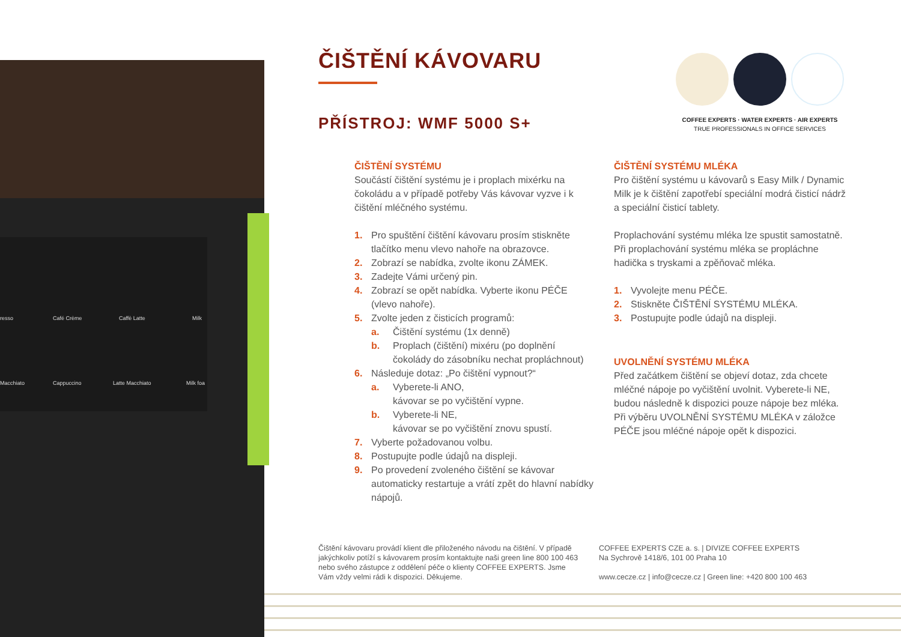resso Café Crème Caffè Latte Milk
Macchiato Cappuccino Latte Macchiato Milk foa
ČIŠTĚNÍ KÁVOVARU
PŘÍSTROJ: WMF 5000 S+
COFFEE EXPERTS · WATER EXPERTS · AIR EXPERTS
TRUE PROFESSIONALS IN OFFICE SERVICES
ČIŠTĚNÍ SYSTÉMU
Součástí čištění systému je i proplach mixérku na čokoládu a v případě potřeby Vás kávovar vyzve i k čištění mléčného systému.
1. Pro spuštění čištění kávovaru prosím stiskněte tlačítko menu vlevo nahoře na obrazovce.
2. Zobrazí se nabídka, zvolte ikonu ZÁMEK.
3. Zadejte Vámi určený pin.
4. Zobrazí se opět nabídka. Vyberte ikonu PÉČE (vlevo nahoře).
5. Zvolte jeden z čisticích programů:
a. Čištění systému (1x denně)
b. Proplach (čištění) mixéru (po doplnění čokolády do zásobníku nechat propláchnout)
6. Následuje dotaz: „Po čištění vypnout?“
a. Vyberete-li ANO,
kávovar se po vyčištění vypne.
b. Vyberete-li NE,
kávovar se po vyčištění znovu spustí.
7. Vyberte požadovanou volbu.
8. Postupujte podle údajů na displeji.
9. Po provedení zvoleného čištění se kávovar automaticky restartuje a vrátí zpět do hlavní nabídky nápojů.
ČIŠTĚNÍ SYSTÉMU MLÉKA
Pro čištění systému u kávovarů s Easy Milk / Dynamic Milk je k čištění zapotřebí speciální modrá čisticí nádrž a speciální čisticí tablety.
Proplachování systému mléka lze spustit samostatně. Při proplachování systému mléka se propláchne hadička s tryskami a zpěňovač mléka.
1. Vyvolejte menu PÉČE.
2. Stiskněte ČIŠTĚNÍ SYSTÉMU MLÉKA.
3. Postupujte podle údajů na displeji.
UVOLNĚNÍ SYSTÉMU MLÉKA
Před začátkem čištění se objeví dotaz, zda chcete mléčné nápoje po vyčištění uvolnit. Vyberete-li NE, budou následně k dispozici pouze nápoje bez mléka. Při výběru UVOLNĚNÍ SYSTÉMU MLÉKA v záložce PÉČE jsou mléčné nápoje opět k dispozici.
Čištění kávovaru provádí klient dle přiloženého návodu na čištění. V případě jakýchkoliv potíží s kávovarem prosím kontaktujte naši green line 800 100 463 nebo svého zástupce z oddělení péče o klienty COFFEE EXPERTS. Jsme Vám vždy velmi rádi k dispozici. Děkujeme.
COFFEE EXPERTS CZE a. s. | DIVIZE COFFEE EXPERTS
Na Sychrově 1418/6, 101 00 Praha 10
www.cecze.cz | info@cecze.cz | Green line: +420 800 100 463